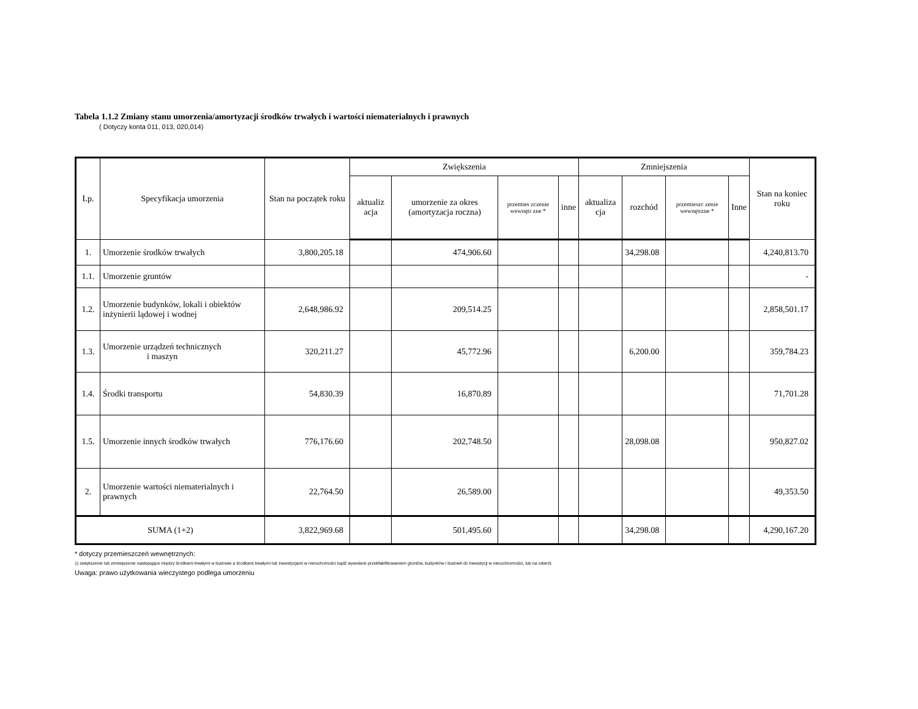Tabela 1.1.2 Zmiany stanu umorzenia/amortyzacji środków trwałych i wartości niematerialnych i prawnych
( Dotyczy konta 011, 013, 020,014)
| Lp. | Specyfikacja umorzenia | Stan na początek roku | Zwiększenia | | | | Zmniejszenia | | | | Stan na koniec roku |
| --- | --- | --- | --- | --- | --- | --- | --- | --- | --- | --- | --- |
| | | | aktualiz acja | umorzenie za okres (amortyzacja roczna) | przemies zczenie wewnętr zne * | inne | aktualiza cja | rozchód | przemieszc zenie wewnętrzne * | Inne | |
| 1. | Umorzenie środków trwałych | 3,800,205.18 | | 474,906.60 | | | | 34,298.08 | | | 4,240,813.70 |
| 1.1. | Umorzenie gruntów | | | | | | | | | | - |
| 1.2. | Umorzenie budynków, lokali i obiektów inżynierii lądowej i wodnej | 2,648,986.92 | | 209,514.25 | | | | | | | 2,858,501.17 |
| 1.3. | Umorzenie urządzeń technicznych i maszyn | 320,211.27 | | 45,772.96 | | | | 6,200.00 | | | 359,784.23 |
| 1.4. | Środki transportu | 54,830.39 | | 16,870.89 | | | | | | | 71,701.28 |
| 1.5. | Umorzenie innych środków trwałych | 776,176.60 | | 202,748.50 | | | | 28,098.08 | | | 950,827.02 |
| 2. | Umorzenie wartości niematerialnych i prawnych | 22,764.50 | | 26,589.00 | | | | | | | 49,353.50 |
| SUMA (1+2) | | 3,822,969.68 | | 501,495.60 | | | | 34,298.08 | | | 4,290,167.20 |
* dotyczy przemieszczeń wewnętrznych:
1) zwiększenie lub zmniejszenie nastepujące między środkami trwałymi w budowie a środkami trwałymi lub inwestycjami w nieruchomości bądź wywołane przekfakifikowaniem gruntów, budynków i budowli do inwestycji w nieruchnomości, lub na odwrót.
Uwaga: prawo użytkowania wieczystego podlega umorzeniu